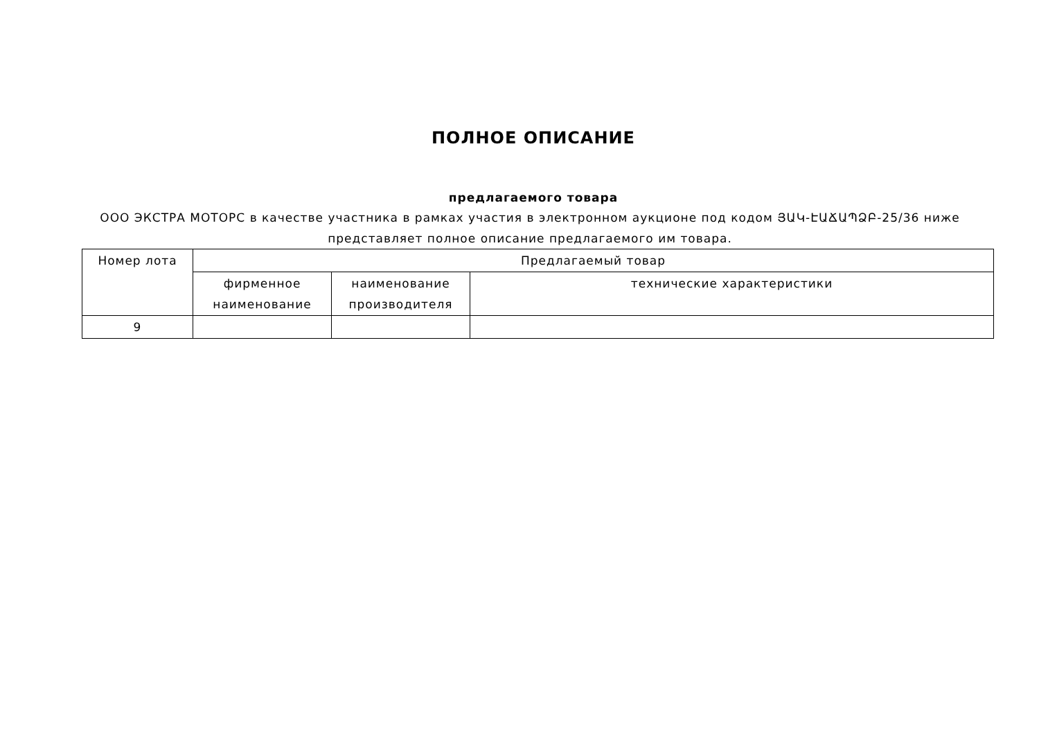ПОЛНОЕ ОПИСАНИЕ
предлагаемого товара
ООО ЭКСТРА МОТОРС в качестве участника в рамках участия в электронном аукционе под кодом ՅԱԿ-ԷԱՃԱՊՁԲ-25/36 ниже представляет полное описание предлагаемого им товара.
| Номер лота | Предлагаемый товар | | |
| --- | --- | --- | --- |
| | фирменное наименование | наименование производителя | технические характеристики |
| 9 | | | |